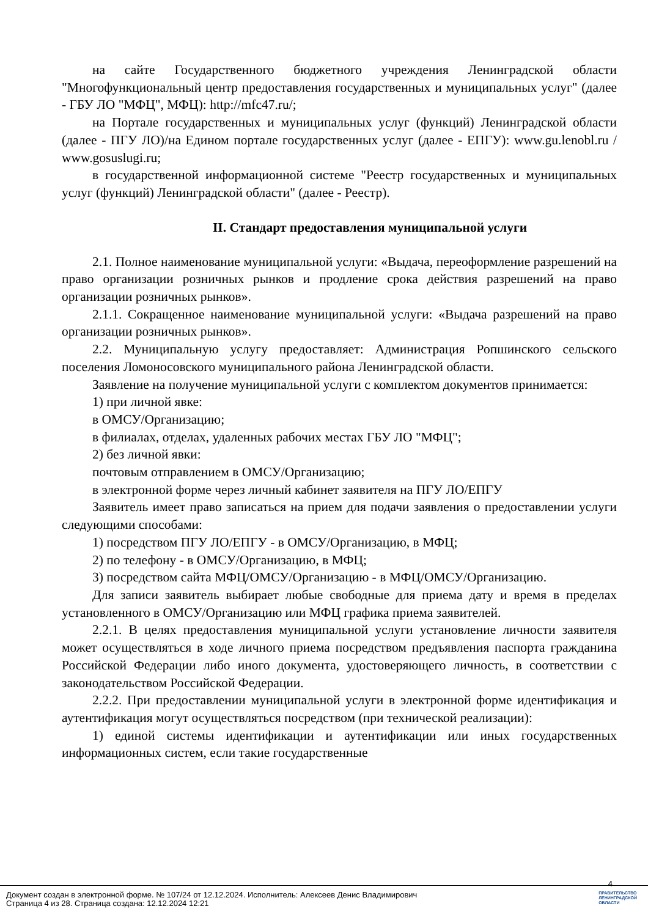на сайте Государственного бюджетного учреждения Ленинградской области "Многофункциональный центр предоставления государственных и муниципальных услуг" (далее - ГБУ ЛО "МФЦ", МФЦ): http://mfc47.ru/;
на Портале государственных и муниципальных услуг (функций) Ленинградской области (далее - ПГУ ЛО)/на Едином портале государственных услуг (далее - ЕПГУ): www.gu.lenobl.ru / www.gosuslugi.ru;
в государственной информационной системе "Реестр государственных и муниципальных услуг (функций) Ленинградской области" (далее - Реестр).
II. Стандарт предоставления муниципальной услуги
2.1. Полное наименование муниципальной услуги: «Выдача, переоформление разрешений на право организации розничных рынков и продление срока действия разрешений на право организации розничных рынков».
2.1.1. Сокращенное наименование муниципальной услуги: «Выдача разрешений на право организации розничных рынков».
2.2. Муниципальную услугу предоставляет: Администрация Ропшинского сельского поселения Ломоносовского муниципального района Ленинградской области.
Заявление на получение муниципальной услуги с комплектом документов принимается:
1) при личной явке:
в ОМСУ/Организацию;
в филиалах, отделах, удаленных рабочих местах ГБУ ЛО "МФЦ";
2) без личной явки:
почтовым отправлением в ОМСУ/Организацию;
в электронной форме через личный кабинет заявителя на ПГУ ЛО/ЕПГУ
Заявитель имеет право записаться на прием для подачи заявления о предоставлении услуги следующими способами:
1) посредством ПГУ ЛО/ЕПГУ - в ОМСУ/Организацию, в МФЦ;
2) по телефону - в ОМСУ/Организацию, в МФЦ;
3) посредством сайта МФЦ/ОМСУ/Организацию - в МФЦ/ОМСУ/Организацию.
Для записи заявитель выбирает любые свободные для приема дату и время в пределах установленного в ОМСУ/Организацию или МФЦ графика приема заявителей.
2.2.1. В целях предоставления муниципальной услуги установление личности заявителя может осуществляться в ходе личного приема посредством предъявления паспорта гражданина Российской Федерации либо иного документа, удостоверяющего личность, в соответствии с законодательством Российской Федерации.
2.2.2. При предоставлении муниципальной услуги в электронной форме идентификация и аутентификация могут осуществляться посредством (при технической реализации):
1) единой системы идентификации и аутентификации или иных государственных информационных систем, если такие государственные
4
Документ создан в электронной форме. № 107/24 от 12.12.2024. Исполнитель: Алексеев Денис Владимирович
Страница 4 из 28. Страница создана: 12.12.2024 12:21
ПРАВИТЕЛЬСТВО
ЛЕНИНГРАДСКОЙ
ОБЛАСТИ